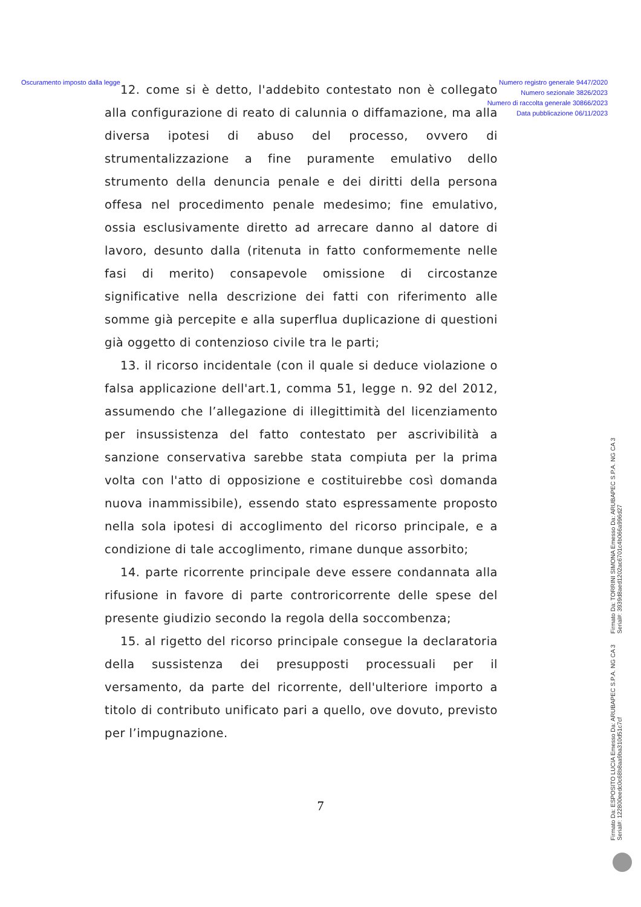Oscuramento imposto dalla legge
Numero registro generale 9447/2020
Numero sezionale 3826/2023
Numero di raccolta generale 30866/2023
Data pubblicazione 06/11/2023
12. come si è detto, l'addebito contestato non è collegato alla configurazione di reato di calunnia o diffamazione, ma alla diversa ipotesi di abuso del processo, ovvero di strumentalizzazione a fine puramente emulativo dello strumento della denuncia penale e dei diritti della persona offesa nel procedimento penale medesimo; fine emulativo, ossia esclusivamente diretto ad arrecare danno al datore di lavoro, desunto dalla (ritenuta in fatto conformemente nelle fasi di merito) consapevole omissione di circostanze significative nella descrizione dei fatti con riferimento alle somme già percepite e alla superflua duplicazione di questioni già oggetto di contenzioso civile tra le parti;
13. il ricorso incidentale (con il quale si deduce violazione o falsa applicazione dell'art.1, comma 51, legge n. 92 del 2012, assumendo che l’allegazione di illegittimità del licenziamento per insussistenza del fatto contestato per ascrivibilità a sanzione conservativa sarebbe stata compiuta per la prima volta con l'atto di opposizione e costituirebbe così domanda nuova inammissibile), essendo stato espressamente proposto nella sola ipotesi di accoglimento del ricorso principale, e a condizione di tale accoglimento, rimane dunque assorbito;
14. parte ricorrente principale deve essere condannata alla rifusione in favore di parte controricorrente delle spese del presente giudizio secondo la regola della soccombenza;
15. al rigetto del ricorso principale consegue la declaratoria della sussistenza dei presupposti processuali per il versamento, da parte del ricorrente, dell'ulteriore importo a titolo di contributo unificato pari a quello, ove dovuto, previsto per l’impugnazione.
7
Firmato Da: TORRINI SIMONA Emesso Da: ARUBAPEC S.P.A. NG CA 3 Serial#: 3939d8aed1202ac6701c4b066a996d27
Firmato Da: ESPOSITO LUCIA Emesso Da: ARUBAPEC S.P.A. NG CA 3 Serial#: 122800eedc0c68b8aa9ba310d51c7cf